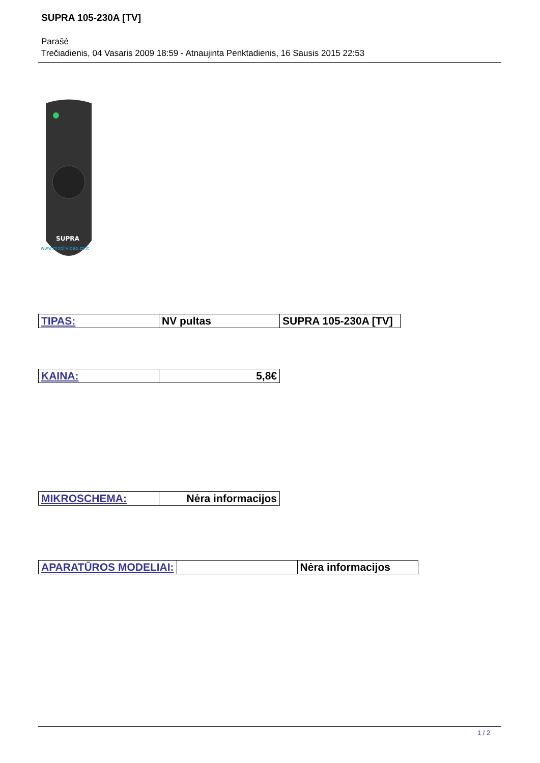SUPRA 105-230A [TV]
Parašė
Trečiadienis, 04 Vasaris 2009 18:59 - Atnaujinta Penktadienis, 16 Sausis 2015 22:53
SUPRA
www.mobilvideo.zz.lt
| TIPAS: | NV pultas | SUPRA 105-230A [TV] |
| KAINA: | 5,8€ |
| MIKROSCHEMA: | Nėra informacijos |
| APARATŪROS MODELIAI: | | Nėra informacijos |
1 / 2